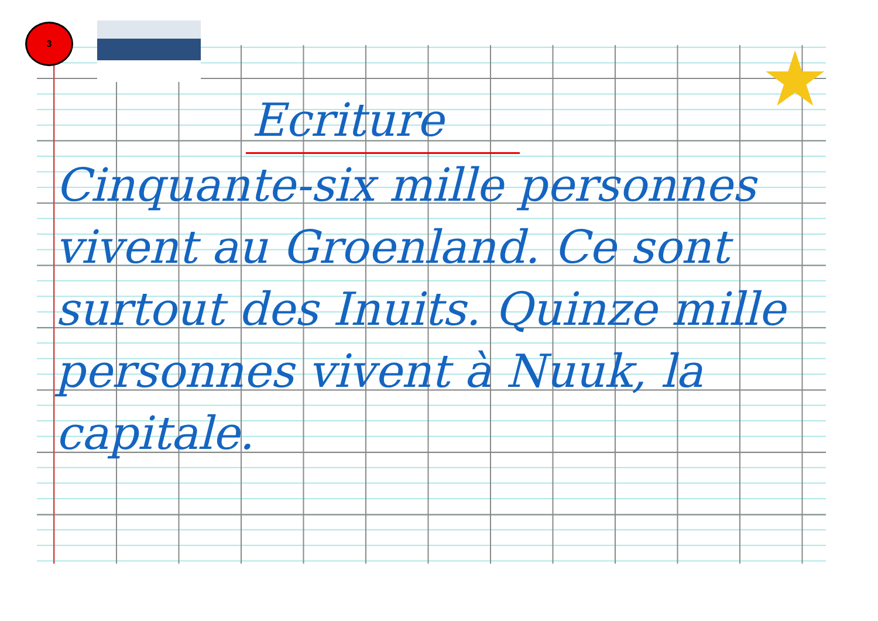3
★
Ecriture
Cinquante-six mille personnes vivent au Groenland. Ce sont surtout des Inuits. Quinze mille personnes vivent à Nuuk, la capitale.